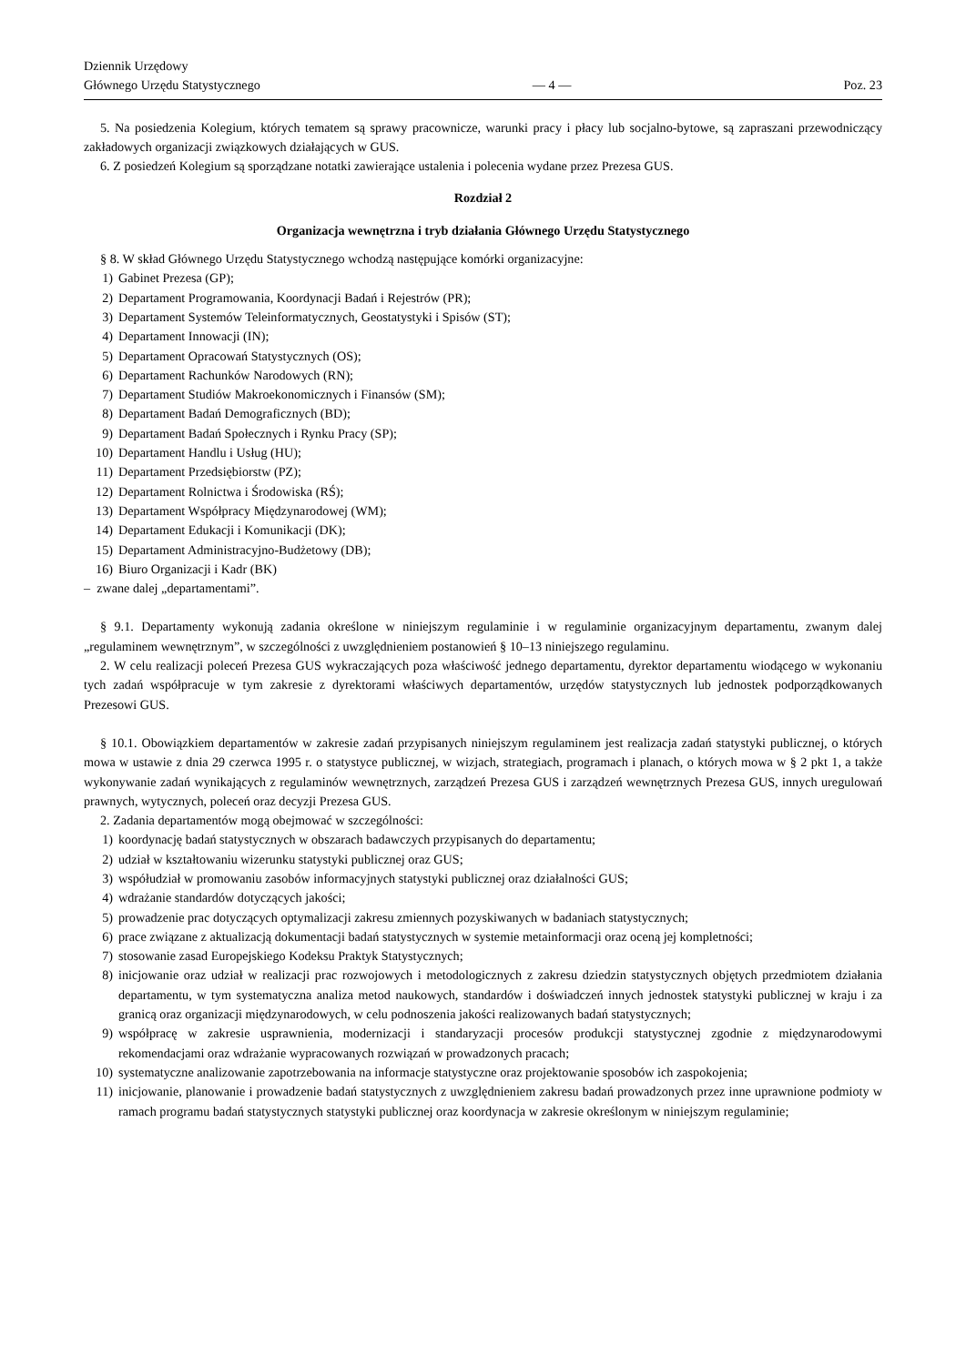Dziennik Urzędowy
Głównego Urzędu Statystycznego
— 4 —
Poz. 23
5. Na posiedzenia Kolegium, których tematem są sprawy pracownicze, warunki pracy i płacy lub socjalno-bytowe, są zapraszani przewodniczący zakładowych organizacji związkowych działających w GUS.
6. Z posiedzeń Kolegium są sporządzane notatki zawierające ustalenia i polecenia wydane przez Prezesa GUS.
Rozdział 2
Organizacja wewnętrzna i tryb działania Głównego Urzędu Statystycznego
§ 8. W skład Głównego Urzędu Statystycznego wchodzą następujące komórki organizacyjne:
1) Gabinet Prezesa (GP);
2) Departament Programowania, Koordynacji Badań i Rejestrów (PR);
3) Departament Systemów Teleinformatycznych, Geostatystyki i Spisów (ST);
4) Departament Innowacji (IN);
5) Departament Opracowań Statystycznych (OS);
6) Departament Rachunków Narodowych (RN);
7) Departament Studiów Makroekonomicznych i Finansów (SM);
8) Departament Badań Demograficznych (BD);
9) Departament Badań Społecznych i Rynku Pracy (SP);
10) Departament Handlu i Usług (HU);
11) Departament Przedsiębiorstw (PZ);
12) Departament Rolnictwa i Środowiska (RŚ);
13) Departament Współpracy Międzynarodowej (WM);
14) Departament Edukacji i Komunikacji (DK);
15) Departament Administracyjno-Budżetowy (DB);
16) Biuro Organizacji i Kadr (BK)
– zwane dalej „departamentami”.
§ 9.1. Departamenty wykonują zadania określone w niniejszym regulaminie i w regulaminie organizacyjnym departamentu, zwanym dalej „regulaminem wewnętrznym”, w szczególności z uwzględnieniem postanowień § 10–13 niniejszego regulaminu.
2. W celu realizacji poleceń Prezesa GUS wykraczających poza właściwość jednego departamentu, dyrektor departamentu wiodącego w wykonaniu tych zadań współpracuje w tym zakresie z dyrektorami właściwych departamentów, urzędów statystycznych lub jednostek podporządkowanych Prezesowi GUS.
§ 10.1. Obowiązkiem departamentów w zakresie zadań przypisanych niniejszym regulaminem jest realizacja zadań statystyki publicznej, o których mowa w ustawie z dnia 29 czerwca 1995 r. o statystyce publicznej, w wizjach, strategiach, programach i planach, o których mowa w § 2 pkt 1, a także wykonywanie zadań wynikających z regulaminów wewnętrznych, zarządzeń Prezesa GUS i zarządzeń wewnętrznych Prezesa GUS, innych uregulowań prawnych, wytycznych, poleceń oraz decyzji Prezesa GUS.
2. Zadania departamentów mogą obejmować w szczególności:
1) koordynację badań statystycznych w obszarach badawczych przypisanych do departamentu;
2) udział w kształtowaniu wizerunku statystyki publicznej oraz GUS;
3) współudział w promowaniu zasobów informacyjnych statystyki publicznej oraz działalności GUS;
4) wdrażanie standardów dotyczących jakości;
5) prowadzenie prac dotyczących optymalizacji zakresu zmiennych pozyskiwanych w badaniach statystycznych;
6) prace związane z aktualizacją dokumentacji badań statystycznych w systemie metainformacji oraz oceną jej kompletności;
7) stosowanie zasad Europejskiego Kodeksu Praktyk Statystycznych;
8) inicjowanie oraz udział w realizacji prac rozwojowych i metodologicznych z zakresu dziedzin statystycznych objętych przedmiotem działania departamentu, w tym systematyczna analiza metod naukowych, standardów i doświadczeń innych jednostek statystyki publicznej w kraju i za granicą oraz organizacji międzynarodowych, w celu podnoszenia jakości realizowanych badań statystycznych;
9) współpracę w zakresie usprawnienia, modernizacji i standaryzacji procesów produkcji statystycznej zgodnie z międzynarodowymi rekomendacjami oraz wdrażanie wypracowanych rozwiązań w prowadzonych pracach;
10) systematyczne analizowanie zapotrzebowania na informacje statystyczne oraz projektowanie sposobów ich zaspokojenia;
11) inicjowanie, planowanie i prowadzenie badań statystycznych z uwzględnieniem zakresu badań prowadzonych przez inne uprawnione podmioty w ramach programu badań statystycznych statystyki publicznej oraz koordynacja w zakresie określonym w niniejszym regulaminie;